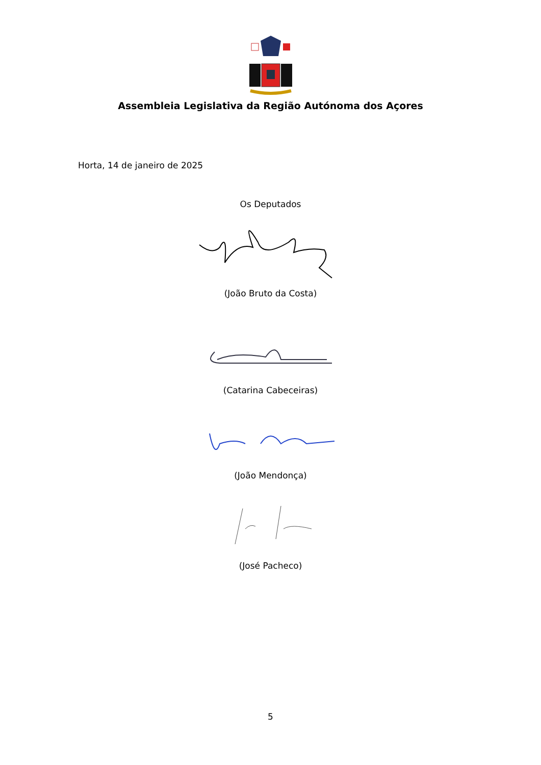Assembleia Legislativa da Região Autónoma dos Açores
Horta, 14 de janeiro de 2025
Os Deputados
(João Bruto da Costa)
(Catarina Cabeceiras)
(João Mendonça)
(José Pacheco)
5